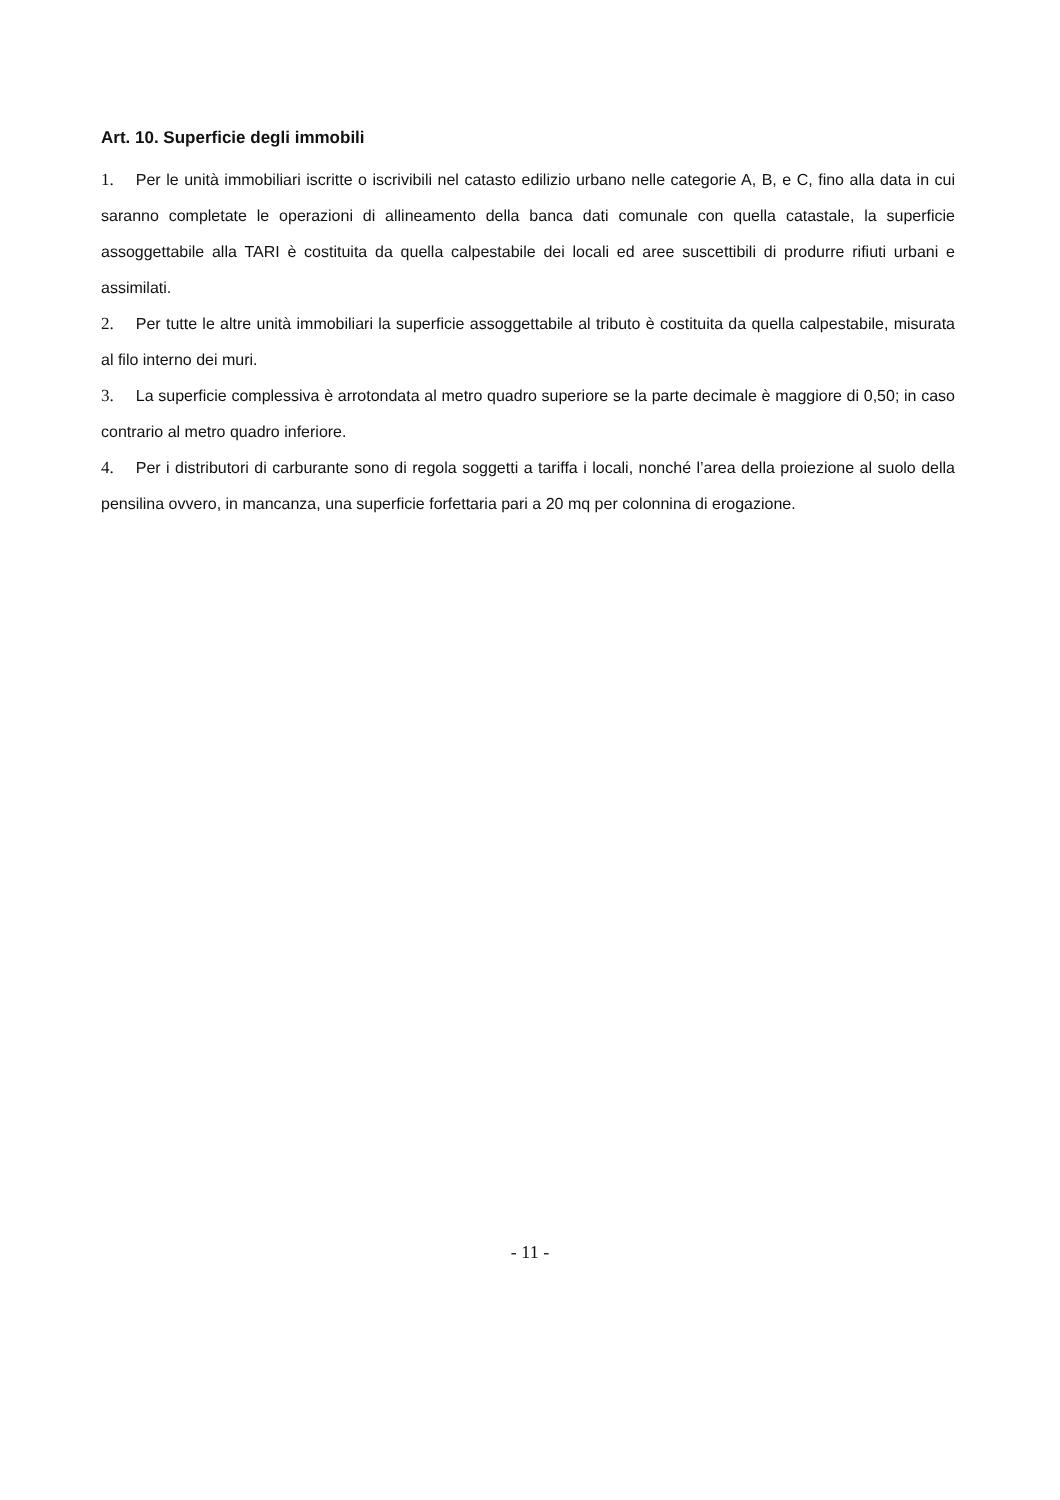Art. 10. Superficie degli immobili
1. Per le unità immobiliari iscritte o iscrivibili nel catasto edilizio urbano nelle categorie A, B, e C, fino alla data in cui saranno completate le operazioni di allineamento della banca dati comunale con quella catastale, la superficie assoggettabile alla TARI è costituita da quella calpestabile dei locali ed aree suscettibili di produrre rifiuti urbani e assimilati.
2. Per tutte le altre unità immobiliari la superficie assoggettabile al tributo è costituita da quella calpestabile, misurata al filo interno dei muri.
3. La superficie complessiva è arrotondata al metro quadro superiore se la parte decimale è maggiore di 0,50; in caso contrario al metro quadro inferiore.
4. Per i distributori di carburante sono di regola soggetti a tariffa i locali, nonché l’area della proiezione al suolo della pensilina ovvero, in mancanza, una superficie forfettaria pari a 20 mq per colonnina di erogazione.
- 11 -